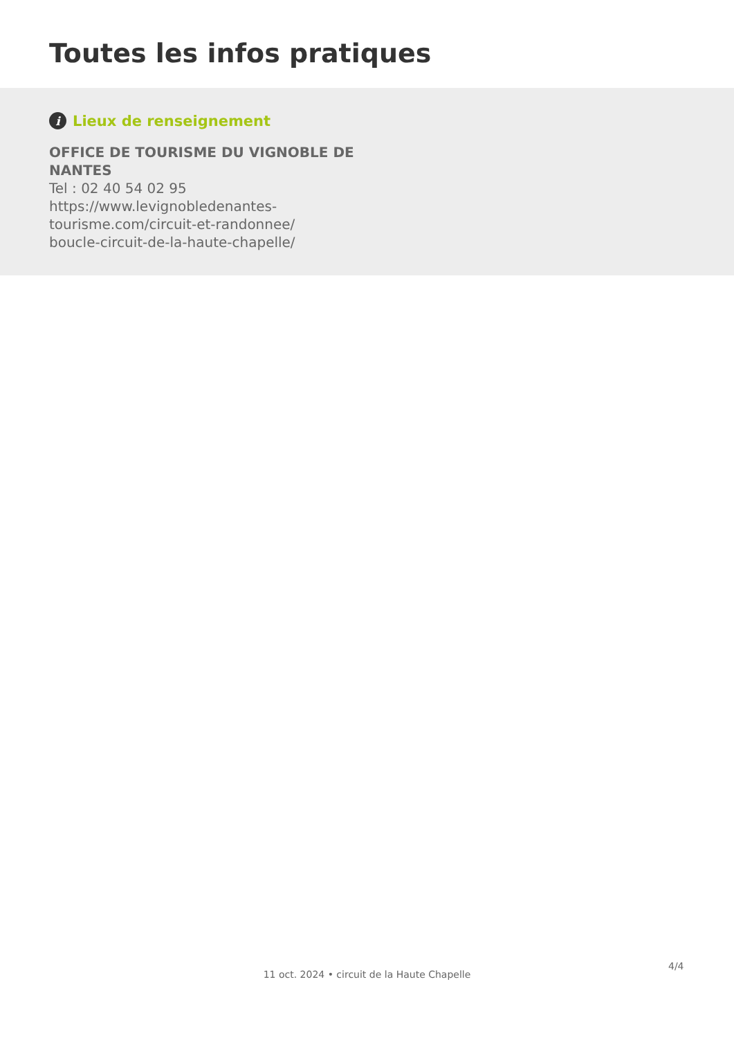Toutes les infos pratiques
i Lieux de renseignement
OFFICE DE TOURISME DU VIGNOBLE DE NANTES
Tel : 02 40 54 02 95
https://www.levignobledenantes-
tourisme.com/circuit-et-randonnee/
boucle-circuit-de-la-haute-chapelle/
4/4
11 oct. 2024 • circuit de la Haute Chapelle